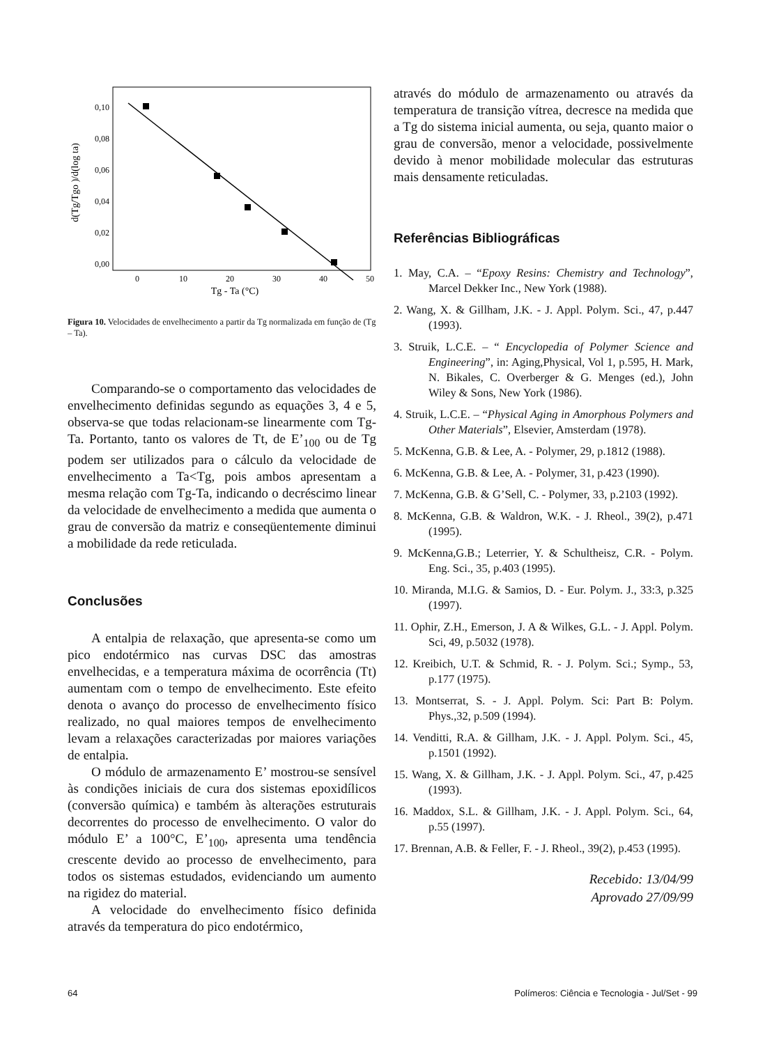d(Tg/Tgo )/d(log ta)
0,10
0,08
0,06
0,04
0,02
0,00
0
10
20
30
40
50
Tg - Ta (°C)
Figura 10. Velocidades de envelhecimento a partir da Tg normalizada em função de (Tg – Ta).
Comparando-se o comportamento das velocidades de envelhecimento definidas segundo as equações 3, 4 e 5, observa-se que todas relacionam-se linearmente com Tg-Ta. Portanto, tanto os valores de Tt, de E’<sub>100</sub> ou de Tg podem ser utilizados para o cálculo da velocidade de envelhecimento a Ta<Tg, pois ambos apresentam a mesma relação com Tg-Ta, indicando o decréscimo linear da velocidade de envelhecimento a medida que aumenta o grau de conversão da matriz e conseqüentemente diminui a mobilidade da rede reticulada.
Conclusões
A entalpia de relaxação, que apresenta-se como um pico endotérmico nas curvas DSC das amostras envelhecidas, e a temperatura máxima de ocorrência (Tt) aumentam com o tempo de envelhecimento. Este efeito denota o avanço do processo de envelhecimento físico realizado, no qual maiores tempos de envelhecimento levam a relaxações caracterizadas por maiores variações de entalpia.
O módulo de armazenamento E’ mostrou-se sensível às condições iniciais de cura dos sistemas epoxidílicos (conversão química) e também às alterações estruturais decorrentes do processo de envelhecimento. O valor do módulo E’ a 100°C, E’<sub>100</sub>, apresenta uma tendência crescente devido ao processo de envelhecimento, para todos os sistemas estudados, evidenciando um aumento na rigidez do material.
A velocidade do envelhecimento físico definida através da temperatura do pico endotérmico,
através do módulo de armazenamento ou através da temperatura de transição vítrea, decresce na medida que a Tg do sistema inicial aumenta, ou seja, quanto maior o grau de conversão, menor a velocidade, possivelmente devido à menor mobilidade molecular das estruturas mais densamente reticuladas.
Referências Bibliográficas
1. May, C.A. – “Epoxy Resins: Chemistry and Technology”, Marcel Dekker Inc., New York (1988).
2. Wang, X. & Gillham, J.K. - J. Appl. Polym. Sci., 47, p.447 (1993).
3. Struik, L.C.E. – “ Encyclopedia of Polymer Science and Engineering”, in: Aging,Physical, Vol 1, p.595, H. Mark, N. Bikales, C. Overberger & G. Menges (ed.), John Wiley & Sons, New York (1986).
4. Struik, L.C.E. – “Physical Aging in Amorphous Polymers and Other Materials”, Elsevier, Amsterdam (1978).
5. McKenna, G.B. & Lee, A. - Polymer, 29, p.1812 (1988).
6. McKenna, G.B. & Lee, A. - Polymer, 31, p.423 (1990).
7. McKenna, G.B. & G’Sell, C. - Polymer, 33, p.2103 (1992).
8. McKenna, G.B. & Waldron, W.K. - J. Rheol., 39(2), p.471 (1995).
9. McKenna,G.B.; Leterrier, Y. & Schultheisz, C.R. - Polym. Eng. Sci., 35, p.403 (1995).
10. Miranda, M.I.G. & Samios, D. - Eur. Polym. J., 33:3, p.325 (1997).
11. Ophir, Z.H., Emerson, J. A & Wilkes, G.L. - J. Appl. Polym. Sci, 49, p.5032 (1978).
12. Kreibich, U.T. & Schmid, R. - J. Polym. Sci.; Symp., 53, p.177 (1975).
13. Montserrat, S. - J. Appl. Polym. Sci: Part B: Polym. Phys.,32, p.509 (1994).
14. Venditti, R.A. & Gillham, J.K. - J. Appl. Polym. Sci., 45, p.1501 (1992).
15. Wang, X. & Gillham, J.K. - J. Appl. Polym. Sci., 47, p.425 (1993).
16. Maddox, S.L. & Gillham, J.K. - J. Appl. Polym. Sci., 64, p.55 (1997).
17. Brennan, A.B. & Feller, F. - J. Rheol., 39(2), p.453 (1995).
Recebido: 13/04/99
Aprovado 27/09/99
64 Polímeros: Ciência e Tecnologia - Jul/Set - 99